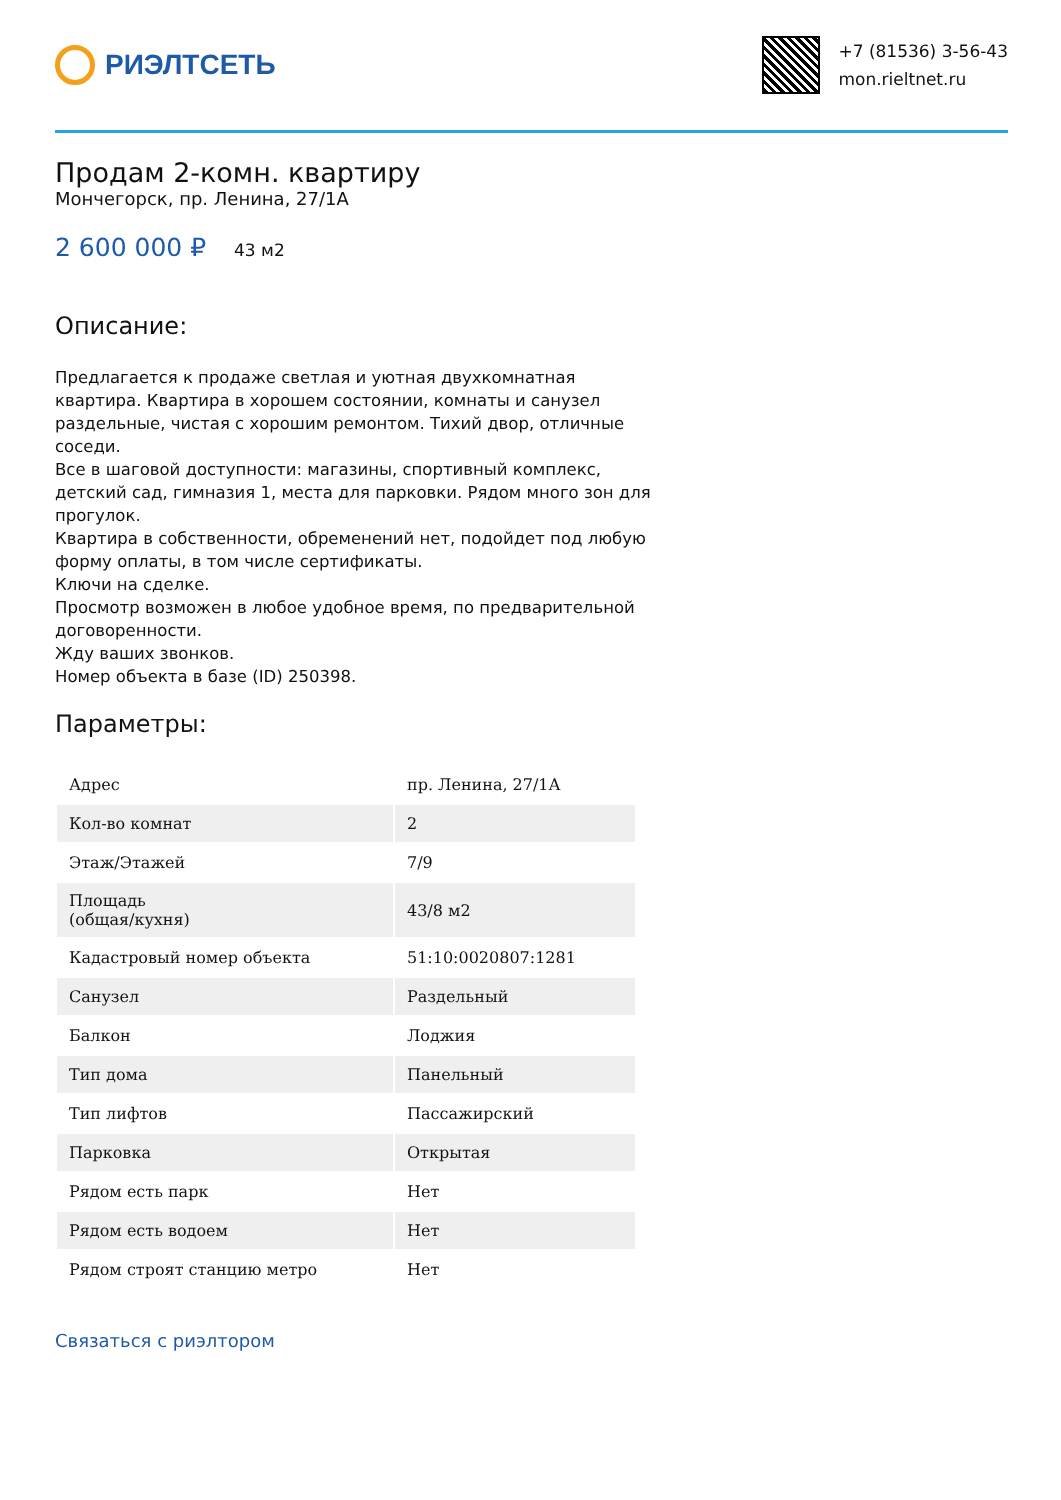РИЭЛТСЕТЬ
+7 (81536) 3-56-43
mon.rieltnet.ru
Продам 2-комн. квартиру
Мончегорск, пр. Ленина, 27/1А
2 600 000 ₽ 43 м2
Описание:
Предлагается к продаже светлая и уютная двухкомнатная квартира. Квартира в хорошем состоянии, комнаты и санузел раздельные, чистая с хорошим ремонтом. Тихий двор, отличные соседи.
Все в шаговой доступности: магазины, спортивный комплекс, детский сад, гимназия 1, места для парковки. Рядом много зон для прогулок.
Квартира в собственности, обременений нет, подойдет под любую форму оплаты, в том числе сертификаты.
Ключи на сделке.
Просмотр возможен в любое удобное время, по предварительной договоренности.
Жду ваших звонков.
Номер объекта в базе (ID) 250398.
Параметры:
| Адрес | пр. Ленина, 27/1А |
| Кол-во комнат | 2 |
| Этаж/Этажей | 7/9 |
| Площадь (общая/кухня) | 43/8 м2 |
| Кадастровый номер объекта | 51:10:0020807:1281 |
| Санузел | Раздельный |
| Балкон | Лоджия |
| Тип дома | Панельный |
| Тип лифтов | Пассажирский |
| Парковка | Открытая |
| Рядом есть парк | Нет |
| Рядом есть водоем | Нет |
| Рядом строят станцию метро | Нет |
Связаться с риэлтором